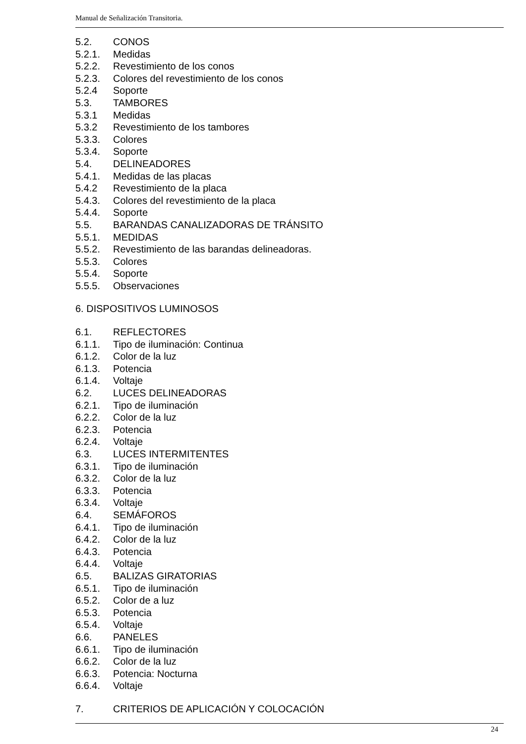Manual de Señalización Transitoria.
5.2. CONOS
5.2.1. Medidas
5.2.2. Revestimiento de los conos
5.2.3. Colores del revestimiento de los conos
5.2.4 Soporte
5.3. TAMBORES
5.3.1 Medidas
5.3.2 Revestimiento de los tambores
5.3.3. Colores
5.3.4. Soporte
5.4. DELINEADORES
5.4.1. Medidas de las placas
5.4.2 Revestimiento de la placa
5.4.3. Colores del revestimiento de la placa
5.4.4. Soporte
5.5. BARANDAS CANALIZADORAS DE TRÁNSITO
5.5.1. MEDIDAS
5.5.2. Revestimiento de las barandas delineadoras.
5.5.3. Colores
5.5.4. Soporte
5.5.5. Observaciones
6. DISPOSITIVOS LUMINOSOS
6.1. REFLECTORES
6.1.1. Tipo de iluminación: Continua
6.1.2. Color de la luz
6.1.3. Potencia
6.1.4. Voltaje
6.2. LUCES DELINEADORAS
6.2.1. Tipo de iluminación
6.2.2. Color de la luz
6.2.3. Potencia
6.2.4. Voltaje
6.3. LUCES INTERMITENTES
6.3.1. Tipo de iluminación
6.3.2. Color de la luz
6.3.3. Potencia
6.3.4. Voltaje
6.4. SEMÁFOROS
6.4.1. Tipo de iluminación
6.4.2. Color de la luz
6.4.3. Potencia
6.4.4. Voltaje
6.5. BALIZAS GIRATORIAS
6.5.1. Tipo de iluminación
6.5.2. Color de a luz
6.5.3. Potencia
6.5.4. Voltaje
6.6. PANELES
6.6.1. Tipo de iluminación
6.6.2. Color de la luz
6.6.3. Potencia: Nocturna
6.6.4. Voltaje
7. CRITERIOS DE APLICACIÓN Y COLOCACIÓN
24